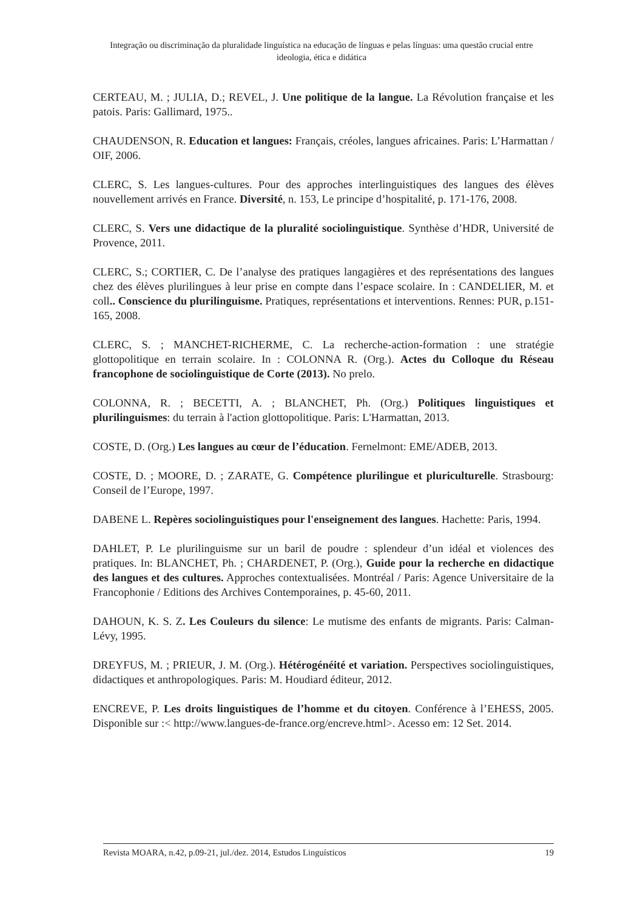Integração ou discriminação da pluralidade linguística na educação de línguas e pelas línguas: uma questão crucial entre ideologia, ética e didática
CERTEAU, M. ; JULIA, D.; REVEL, J. Une politique de la langue. La Révolution française et les patois. Paris: Gallimard, 1975..
CHAUDENSON, R. Education et langues: Français, créoles, langues africaines. Paris: L’Harmattan / OIF, 2006.
CLERC, S. Les langues-cultures. Pour des approches interlinguistiques des langues des élèves nouvellement arrivés en France. Diversité, n. 153, Le principe d’hospitalité, p. 171-176, 2008.
CLERC, S. Vers une didactique de la pluralité sociolinguistique. Synthèse d’HDR, Université de Provence, 2011.
CLERC, S.; CORTIER, C. De l’analyse des pratiques langagières et des représentations des langues chez des élèves plurilingues à leur prise en compte dans l’espace scolaire. In : CANDELIER, M. et coll.. Conscience du plurilinguisme. Pratiques, représentations et interventions. Rennes: PUR, p.151-165, 2008.
CLERC, S. ; MANCHET-RICHERME, C. La recherche-action-formation : une stratégie glottopolitique en terrain scolaire. In : COLONNA R. (Org.). Actes du Colloque du Réseau francophone de sociolinguistique de Corte (2013). No prelo.
COLONNA, R. ; BECETTI, A. ; BLANCHET, Ph. (Org.) Politiques linguistiques et plurilinguismes: du terrain à l'action glottopolitique. Paris: L'Harmattan, 2013.
COSTE, D. (Org.) Les langues au cœur de l’éducation. Fernelmont: EME/ADEB, 2013.
COSTE, D. ; MOORE, D. ; ZARATE, G. Compétence plurilingue et pluriculturelle. Strasbourg: Conseil de l’Europe, 1997.
DABENE L. Repères sociolinguistiques pour l'enseignement des langues. Hachette: Paris, 1994.
DAHLET, P. Le plurilinguisme sur un baril de poudre : splendeur d’un idéal et violences des pratiques. In: BLANCHET, Ph. ; CHARDENET, P. (Org.), Guide pour la recherche en didactique des langues et des cultures. Approches contextualisées. Montréal / Paris: Agence Universitaire de la Francophonie / Editions des Archives Contemporaines, p. 45-60, 2011.
DAHOUN, K. S. Z. Les Couleurs du silence: Le mutisme des enfants de migrants. Paris: Calman-Lévy, 1995.
DREYFUS, M. ; PRIEUR, J. M. (Org.). Hétérogénéité et variation. Perspectives sociolinguistiques, didactiques et anthropologiques. Paris: M. Houdiard éditeur, 2012.
ENCREVE, P. Les droits linguistiques de l’homme et du citoyen. Conférence à l’EHESS, 2005. Disponible sur :< http://www.langues-de-france.org/encreve.html>. Acesso em: 12 Set. 2014.
Revista MOARA, n.42, p.09-21, jul./dez. 2014, Estudos Linguísticos 19